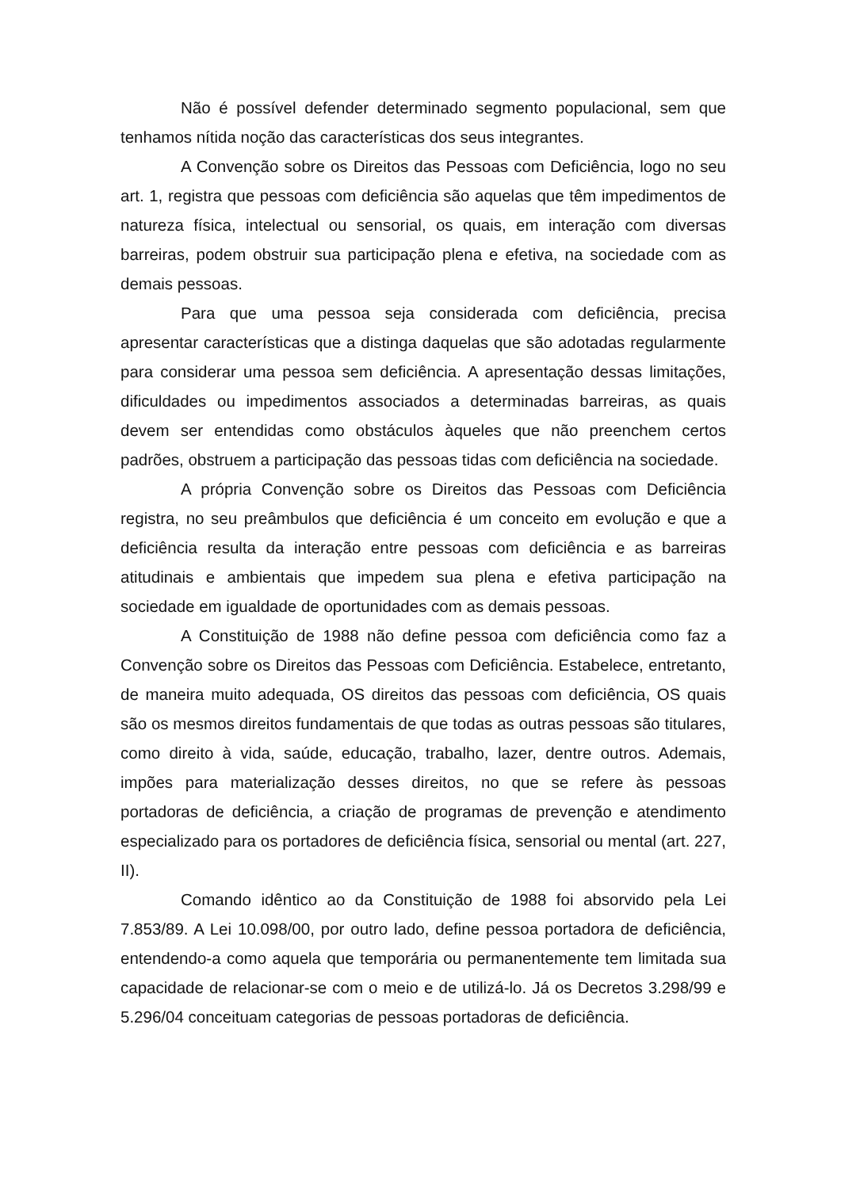Não é possível defender determinado segmento populacional, sem que tenhamos nítida noção das características dos seus integrantes.
A Convenção sobre os Direitos das Pessoas com Deficiência, logo no seu art. 1, registra que pessoas com deficiência são aquelas que têm impedimentos de natureza física, intelectual ou sensorial, os quais, em interação com diversas barreiras, podem obstruir sua participação plena e efetiva, na sociedade com as demais pessoas.
Para que uma pessoa seja considerada com deficiência, precisa apresentar características que a distinga daquelas que são adotadas regularmente para considerar uma pessoa sem deficiência. A apresentação dessas limitações, dificuldades ou impedimentos associados a determinadas barreiras, as quais devem ser entendidas como obstáculos àqueles que não preenchem certos padrões, obstruem a participação das pessoas tidas com deficiência na sociedade.
A própria Convenção sobre os Direitos das Pessoas com Deficiência registra, no seu preâmbulos que deficiência é um conceito em evolução e que a deficiência resulta da interação entre pessoas com deficiência e as barreiras atitudinais e ambientais que impedem sua plena e efetiva participação na sociedade em igualdade de oportunidades com as demais pessoas.
A Constituição de 1988 não define pessoa com deficiência como faz a Convenção sobre os Direitos das Pessoas com Deficiência. Estabelece, entretanto, de maneira muito adequada, OS direitos das pessoas com deficiência, OS quais são os mesmos direitos fundamentais de que todas as outras pessoas são titulares, como direito à vida, saúde, educação, trabalho, lazer, dentre outros. Ademais, impões para materialização desses direitos, no que se refere às pessoas portadoras de deficiência, a criação de programas de prevenção e atendimento especializado para os portadores de deficiência física, sensorial ou mental (art. 227, II).
Comando idêntico ao da Constituição de 1988 foi absorvido pela Lei 7.853/89. A Lei 10.098/00, por outro lado, define pessoa portadora de deficiência, entendendo-a como aquela que temporária ou permanentemente tem limitada sua capacidade de relacionar-se com o meio e de utilizá-lo. Já os Decretos 3.298/99 e 5.296/04 conceituam categorias de pessoas portadoras de deficiência.